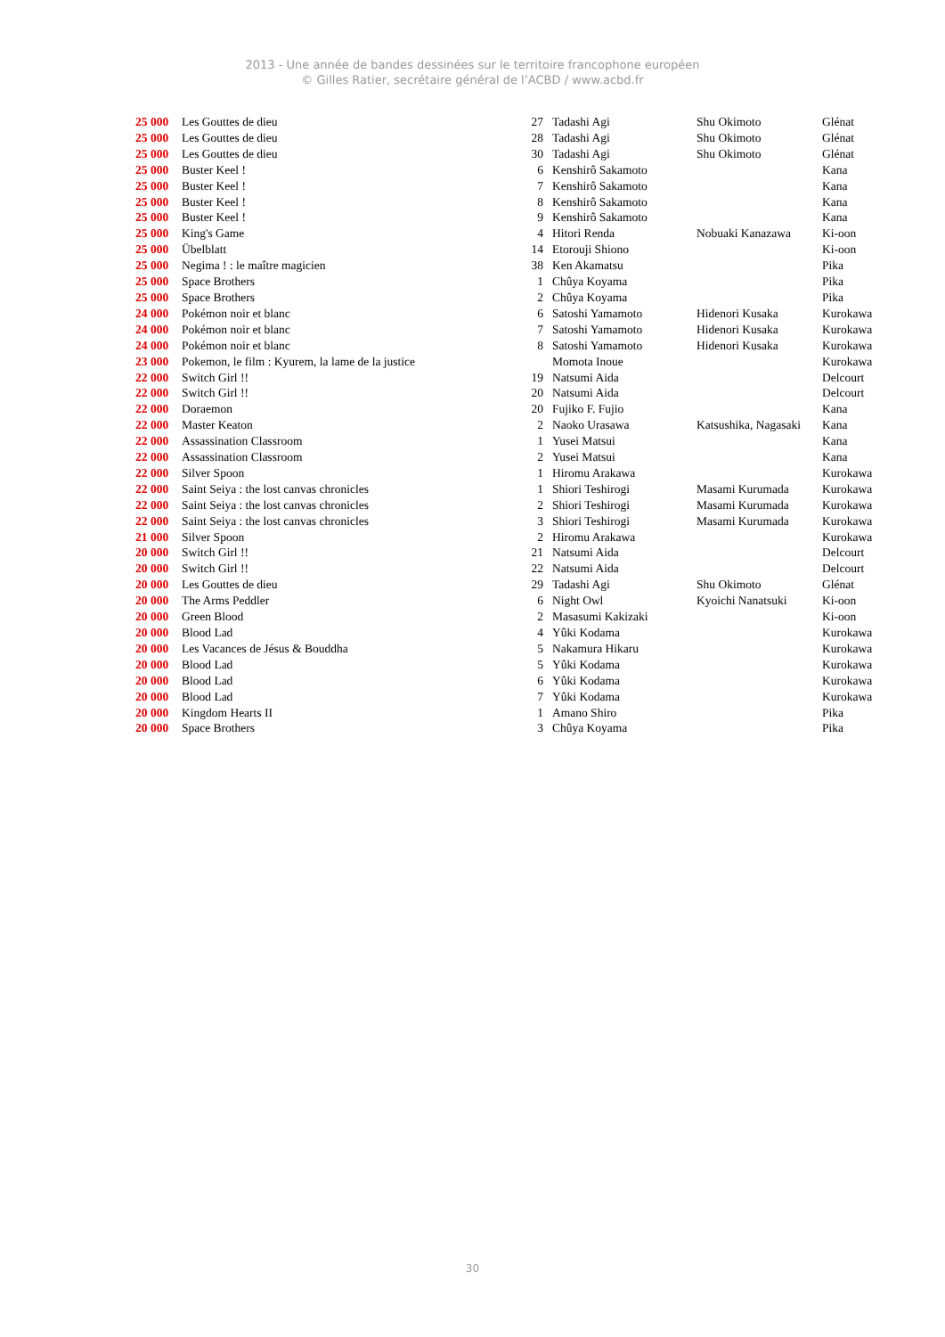2013 - Une année de bandes dessinées sur le territoire francophone européen
© Gilles Ratier, secrétaire général de l’ACBD / www.acbd.fr
| 25 000 | Les Gouttes de dieu | 27 | Tadashi Agi | Shu Okimoto | Glénat |
| 25 000 | Les Gouttes de dieu | 28 | Tadashi Agi | Shu Okimoto | Glénat |
| 25 000 | Les Gouttes de dieu | 30 | Tadashi Agi | Shu Okimoto | Glénat |
| 25 000 | Buster Keel ! | 6 | Kenshirô Sakamoto | | Kana |
| 25 000 | Buster Keel ! | 7 | Kenshirô Sakamoto | | Kana |
| 25 000 | Buster Keel ! | 8 | Kenshirô Sakamoto | | Kana |
| 25 000 | Buster Keel ! | 9 | Kenshirô Sakamoto | | Kana |
| 25 000 | King's Game | 4 | Hitori Renda | Nobuaki Kanazawa | Ki-oon |
| 25 000 | Übelblatt | 14 | Etorouji Shiono | | Ki-oon |
| 25 000 | Negima ! : le maître magicien | 38 | Ken Akamatsu | | Pika |
| 25 000 | Space Brothers | 1 | Chûya Koyama | | Pika |
| 25 000 | Space Brothers | 2 | Chûya Koyama | | Pika |
| 24 000 | Pokémon noir et blanc | 6 | Satoshi Yamamoto | Hidenori Kusaka | Kurokawa |
| 24 000 | Pokémon noir et blanc | 7 | Satoshi Yamamoto | Hidenori Kusaka | Kurokawa |
| 24 000 | Pokémon noir et blanc | 8 | Satoshi Yamamoto | Hidenori Kusaka | Kurokawa |
| 23 000 | Pokemon, le film : Kyurem, la lame de la justice | | Momota Inoue | | Kurokawa |
| 22 000 | Switch Girl !! | 19 | Natsumi Aida | | Delcourt |
| 22 000 | Switch Girl !! | 20 | Natsumi Aida | | Delcourt |
| 22 000 | Doraemon | 20 | Fujiko F. Fujio | | Kana |
| 22 000 | Master Keaton | 2 | Naoko Urasawa | Katsushika, Nagasaki | Kana |
| 22 000 | Assassination Classroom | 1 | Yusei Matsui | | Kana |
| 22 000 | Assassination Classroom | 2 | Yusei Matsui | | Kana |
| 22 000 | Silver Spoon | 1 | Hiromu Arakawa | | Kurokawa |
| 22 000 | Saint Seiya : the lost canvas chronicles | 1 | Shiori Teshirogi | Masami Kurumada | Kurokawa |
| 22 000 | Saint Seiya : the lost canvas chronicles | 2 | Shiori Teshirogi | Masami Kurumada | Kurokawa |
| 22 000 | Saint Seiya : the lost canvas chronicles | 3 | Shiori Teshirogi | Masami Kurumada | Kurokawa |
| 21 000 | Silver Spoon | 2 | Hiromu Arakawa | | Kurokawa |
| 20 000 | Switch Girl !! | 21 | Natsumi Aida | | Delcourt |
| 20 000 | Switch Girl !! | 22 | Natsumi Aida | | Delcourt |
| 20 000 | Les Gouttes de dieu | 29 | Tadashi Agi | Shu Okimoto | Glénat |
| 20 000 | The Arms Peddler | 6 | Night Owl | Kyoichi Nanatsuki | Ki-oon |
| 20 000 | Green Blood | 2 | Masasumi Kakizaki | | Ki-oon |
| 20 000 | Blood Lad | 4 | Yûki Kodama | | Kurokawa |
| 20 000 | Les Vacances de Jésus & Bouddha | 5 | Nakamura Hikaru | | Kurokawa |
| 20 000 | Blood Lad | 5 | Yûki Kodama | | Kurokawa |
| 20 000 | Blood Lad | 6 | Yûki Kodama | | Kurokawa |
| 20 000 | Blood Lad | 7 | Yûki Kodama | | Kurokawa |
| 20 000 | Kingdom Hearts II | 1 | Amano Shiro | | Pika |
| 20 000 | Space Brothers | 3 | Chûya Koyama | | Pika |
30